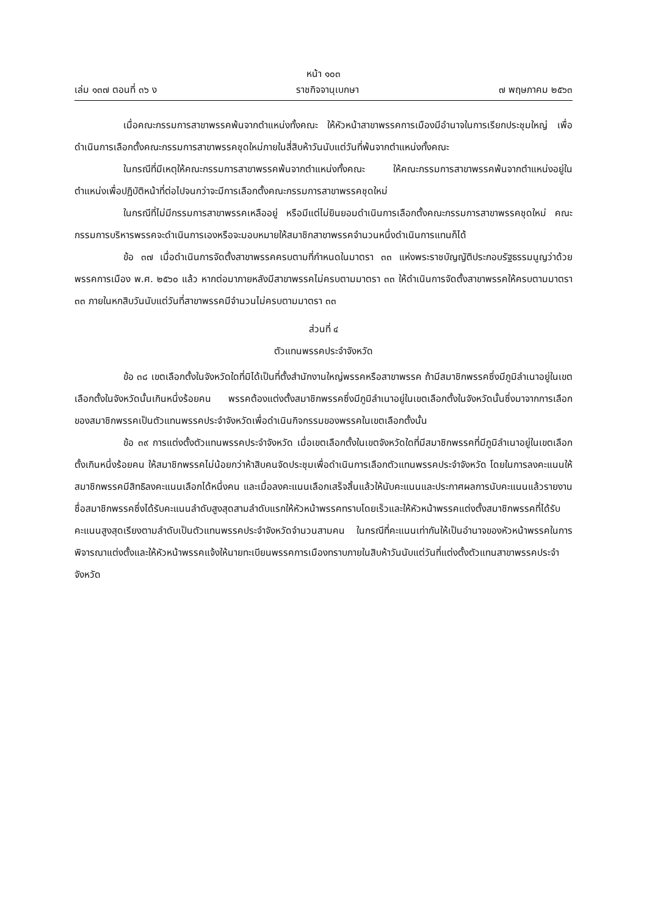หน้า ๑๐๓
เล่ม ๑๓๗ ตอนที่ ๓๖ ง ราชกิจจานุเบกษา ๗ พฤษภาคม ๒๕๖๓
เมื่อคณะกรรมการสาขาพรรคพ้นจากตำแหน่งทั้งคณะ ให้หัวหน้าสาขาพรรคการเมืองมีอำนาจในการเรียกประชุมใหญ่ เพื่อดำเนินการเลือกตั้งคณะกรรมการสาขาพรรคชุดใหม่ภายในสี่สิบห้าวันนับแต่วันที่พ้นจากตำแหน่งทั้งคณะ
ในกรณีที่มีเหตุให้คณะกรรมการสาขาพรรคพ้นจากตำแหน่งทั้งคณะ ให้คณะกรรมการสาขาพรรคพ้นจากตำแหน่งอยู่ในตำแหน่งเพื่อปฏิบัติหน้าที่ต่อไปจนกว่าจะมีการเลือกตั้งคณะกรรมการสาขาพรรคชุดใหม่
ในกรณีที่ไม่มีกรรมการสาขาพรรคเหลืออยู่ หรือมีแต่ไม่ยินยอมดำเนินการเลือกตั้งคณะกรรมการสาขาพรรคชุดใหม่ คณะกรรมการบริหารพรรคจะดำเนินการเองหรือจะมอบหมายให้สมาชิกสาขาพรรคจำนวนหนึ่งดำเนินการแทนก็ได้
ข้อ ๓๗ เมื่อดำเนินการจัดตั้งสาขาพรรคครบตามที่กำหนดในมาตรา ๓๓ แห่งพระราชบัญญัติประกอบรัฐธรรมนูญว่าด้วยพรรคการเมือง พ.ศ. ๒๕๖๐ แล้ว หากต่อมาภายหลังมีสาขาพรรคไม่ครบตามมาตรา ๓๓ ให้ดำเนินการจัดตั้งสาขาพรรคให้ครบตามมาตรา ๓๓ ภายในหกสิบวันนับแต่วันที่สาขาพรรคมีจำนวนไม่ครบตามมาตรา ๓๓
ส่วนที่ ๔
ตัวแทนพรรคประจำจังหวัด
ข้อ ๓๘ เขตเลือกตั้งในจังหวัดใดที่มิได้เป็นที่ตั้งสำนักงานใหญ่พรรคหรือสาขาพรรค ถ้ามีสมาชิกพรรคซึ่งมีภูมิลำเนาอยู่ในเขตเลือกตั้งในจังหวัดนั้นเกินหนึ่งร้อยคน พรรคต้องแต่งตั้งสมาชิกพรรคซึ่งมีภูมิลำเนาอยู่ในเขตเลือกตั้งในจังหวัดนั้นซึ่งมาจากการเลือกของสมาชิกพรรคเป็นตัวแทนพรรคประจำจังหวัดเพื่อดำเนินกิจกรรมของพรรคในเขตเลือกตั้งนั้น
ข้อ ๓๙ การแต่งตั้งตัวแทนพรรคประจำจังหวัด เมื่อเขตเลือกตั้งในเขตจังหวัดใดที่มีสมาชิกพรรคที่มีภูมิลำเนาอยู่ในเขตเลือกตั้งเกินหนึ่งร้อยคน ให้สมาชิกพรรคไม่น้อยกว่าห้าสิบคนจัดประชุมเพื่อดำเนินการเลือกตัวแทนพรรคประจำจังหวัด โดยในการลงคะแนนให้สมาชิกพรรคมีสิทธิลงคะแนนเลือกได้หนึ่งคน และเมื่อลงคะแนนเลือกเสร็จสิ้นแล้วให้นับคะแนนและประกาศผลการนับคะแนนแล้วรายงานชื่อสมาชิกพรรคซึ่งได้รับคะแนนลำดับสูงสุดสามลำดับแรกให้หัวหน้าพรรคทราบโดยเร็วและให้หัวหน้าพรรคแต่งตั้งสมาชิกพรรคที่ได้รับคะแนนสูงสุดเรียงตามลำดับเป็นตัวแทนพรรคประจำจังหวัดจำนวนสามคน ในกรณีที่คะแนนเท่ากันให้เป็นอำนาจของหัวหน้าพรรคในการพิจารณาแต่งตั้งและให้หัวหน้าพรรคแจ้งให้นายทะเบียนพรรคการเมืองทราบภายในสิบห้าวันนับแต่วันที่แต่งตั้งตัวแทนสาขาพรรคประจำจังหวัด